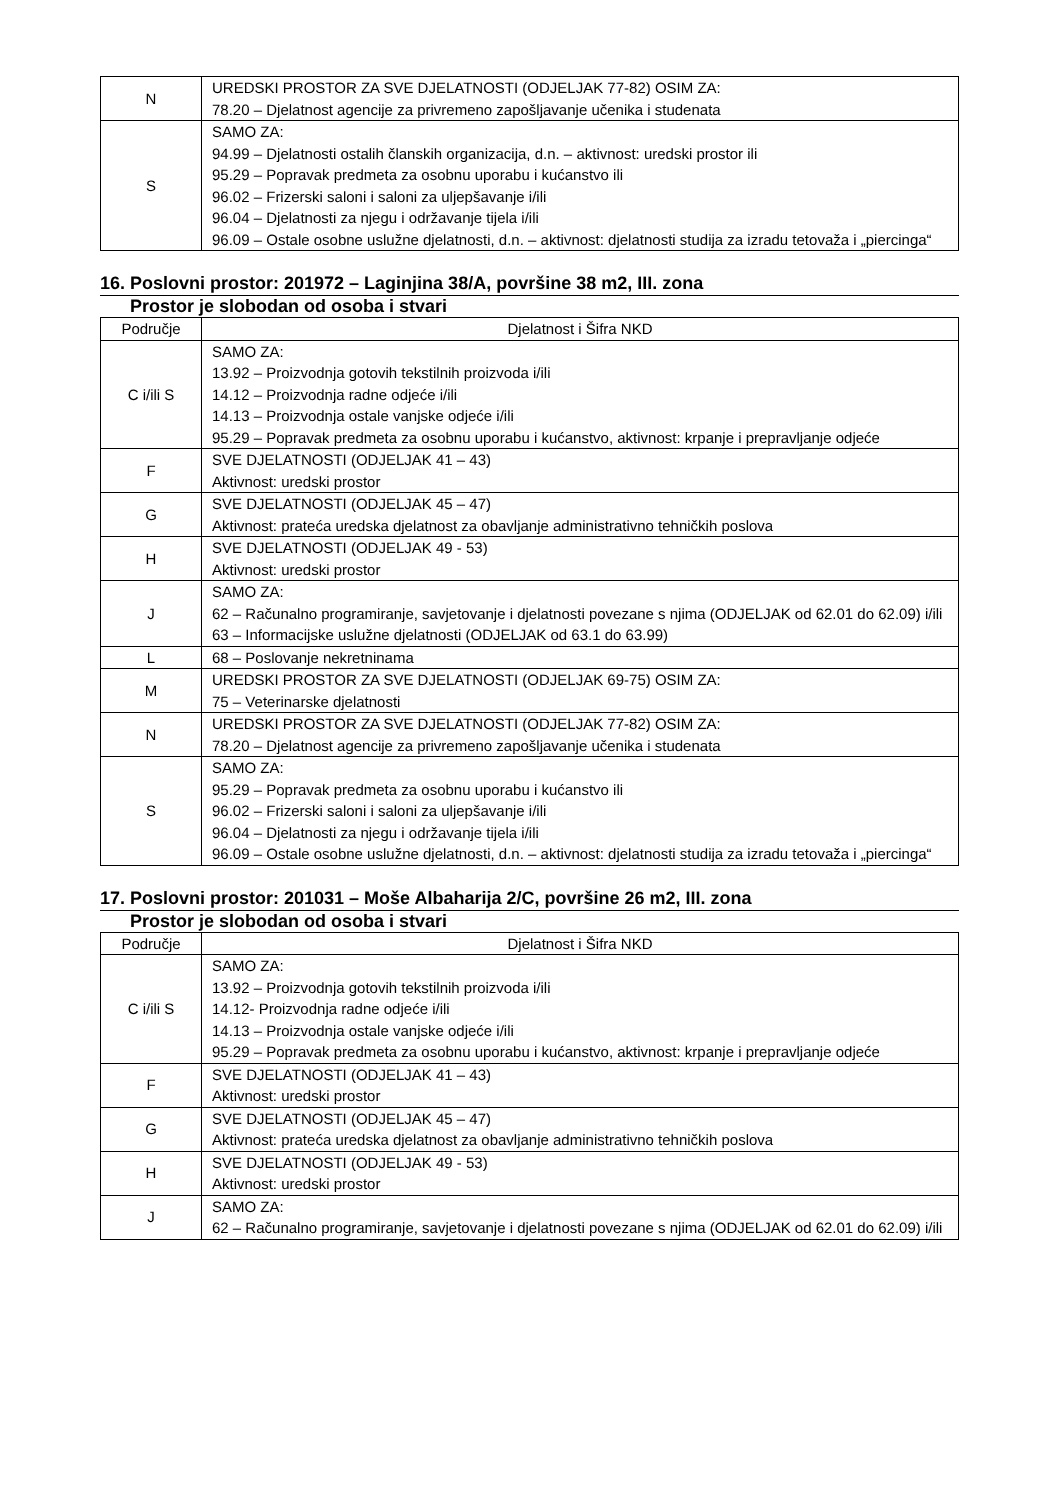| N | UREDSKI PROSTOR ZA SVE DJELATNOSTI (ODJELJAK 77-82) OSIM ZA: 78.20 – Djelatnost agencije za privremeno zapošljavanje učenika i studenata |
| S | SAMO ZA: 94.99 – Djelatnosti ostalih članskih organizacija, d.n. – aktivnost: uredski prostor ili 95.29 – Popravak predmeta za osobnu uporabu i kućanstvo ili 96.02 – Frizerski saloni i saloni za uljepšavanje i/ili 96.04 – Djelatnosti za njegu i održavanje tijela i/ili 96.09 – Ostale osobne uslužne djelatnosti, d.n. – aktivnost: djelatnosti studija za izradu tetovaža i „piercinga“ |
16. Poslovni prostor: 201972 – Laginjina 38/A, površine 38 m2, III. zona
Prostor je slobodan od osoba i stvari
| Područje | Djelatnost i Šifra NKD |
| --- | --- |
| C i/ili S | SAMO ZA: 13.92 – Proizvodnja gotovih tekstilnih proizvoda i/ili 14.12 – Proizvodnja radne odjeće i/ili 14.13 – Proizvodnja ostale vanjske odjeće i/ili 95.29 – Popravak predmeta za osobnu uporabu i kućanstvo, aktivnost: krpanje i prepravljanje odjeće |
| F | SVE DJELATNOSTI (ODJELJAK 41 – 43) Aktivnost: uredski prostor |
| G | SVE DJELATNOSTI (ODJELJAK 45 – 47) Aktivnost: prateća uredska djelatnost za obavljanje administrativno tehničkih poslova |
| H | SVE DJELATNOSTI (ODJELJAK 49 - 53) Aktivnost: uredski prostor |
| J | SAMO ZA: 62 – Računalno programiranje, savjetovanje i djelatnosti povezane s njima (ODJELJAK od 62.01 do 62.09) i/ili 63 – Informacijske uslužne djelatnosti (ODJELJAK od 63.1 do 63.99) |
| L | 68 – Poslovanje nekretninama |
| M | UREDSKI PROSTOR ZA SVE DJELATNOSTI (ODJELJAK 69-75) OSIM ZA: 75 – Veterinarske djelatnosti |
| N | UREDSKI PROSTOR ZA SVE DJELATNOSTI (ODJELJAK 77-82) OSIM ZA: 78.20 – Djelatnost agencije za privremeno zapošljavanje učenika i studenata |
| S | SAMO ZA: 95.29 – Popravak predmeta za osobnu uporabu i kućanstvo ili 96.02 – Frizerski saloni i saloni za uljepšavanje i/ili 96.04 – Djelatnosti za njegu i održavanje tijela i/ili 96.09 – Ostale osobne uslužne djelatnosti, d.n. – aktivnost: djelatnosti studija za izradu tetovaža i „piercinga“ |
17. Poslovni prostor: 201031 – Moše Albaharija 2/C, površine 26 m2, III. zona
Prostor je slobodan od osoba i stvari
| Područje | Djelatnost i Šifra NKD |
| --- | --- |
| C i/ili S | SAMO ZA: 13.92 – Proizvodnja gotovih tekstilnih proizvoda i/ili 14.12- Proizvodnja radne odjeće i/ili 14.13 – Proizvodnja ostale vanjske odjeće i/ili 95.29 – Popravak predmeta za osobnu uporabu i kućanstvo, aktivnost: krpanje i prepravljanje odjeće |
| F | SVE DJELATNOSTI (ODJELJAK 41 – 43) Aktivnost: uredski prostor |
| G | SVE DJELATNOSTI (ODJELJAK 45 – 47) Aktivnost: prateća uredska djelatnost za obavljanje administrativno tehničkih poslova |
| H | SVE DJELATNOSTI (ODJELJAK 49 - 53) Aktivnost: uredski prostor |
| J | SAMO ZA: 62 – Računalno programiranje, savjetovanje i djelatnosti povezane s njima (ODJELJAK od 62.01 do 62.09) i/ili |